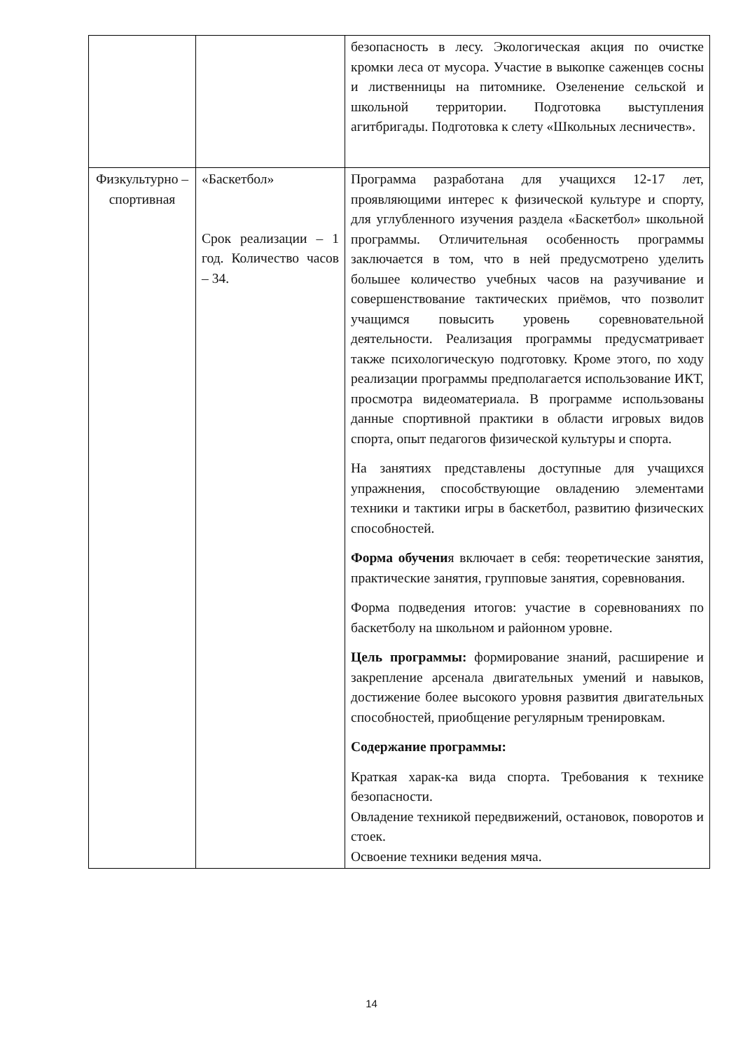| | | безопасность в лесу. Экологическая акция по очистке кромки леса от мусора. Участие в выкопке саженцев сосны и лиственницы на питомнике. Озеленение сельской и школьной территории. Подготовка выступления агитбригады. Подготовка к слету «Школьных лесничеств». |
| Физкультурно – спортивная | «Баскетбол» Срок реализации – 1 год. Количество часов – 34. | Программа разработана для учащихся 12-17 лет, проявляющими интерес к физической культуре и спорту, для углубленного изучения раздела «Баскетбол» школьной программы. Отличительная особенность программы заключается в том, что в ней предусмотрено уделить большее количество учебных часов на разучивание и совершенствование тактических приёмов, что позволит учащимся повысить уровень соревновательной деятельности. Реализация программы предусматривает также психологическую подготовку. Кроме этого, по ходу реализации программы предполагается использование ИКТ, просмотра видеоматериала. В программе использованы данные спортивной практики в области игровых видов спорта, опыт педагогов физической культуры и спорта. На занятиях представлены доступные для учащихся упражнения, способствующие овладению элементами техники и тактики игры в баскетбол, развитию физических способностей. Форма обучени я включает в себя: теоретические занятия, практические занятия, групповые занятия, соревнования. Форма подведения итогов: участие в соревнованиях по баскетболу на школьном и районном уровне. Цель программы: формирование знаний, расширение и закрепление арсенала двигательных умений и навыков, достижение более высокого уровня развития двигательных способностей, приобщение регулярным тренировкам. Содержание программы: Краткая харак-ка вида спорта. Требования к технике безопасности. Овладение техникой передвижений, остановок, поворотов и стоек. Освоение техники ведения мяча. |
14